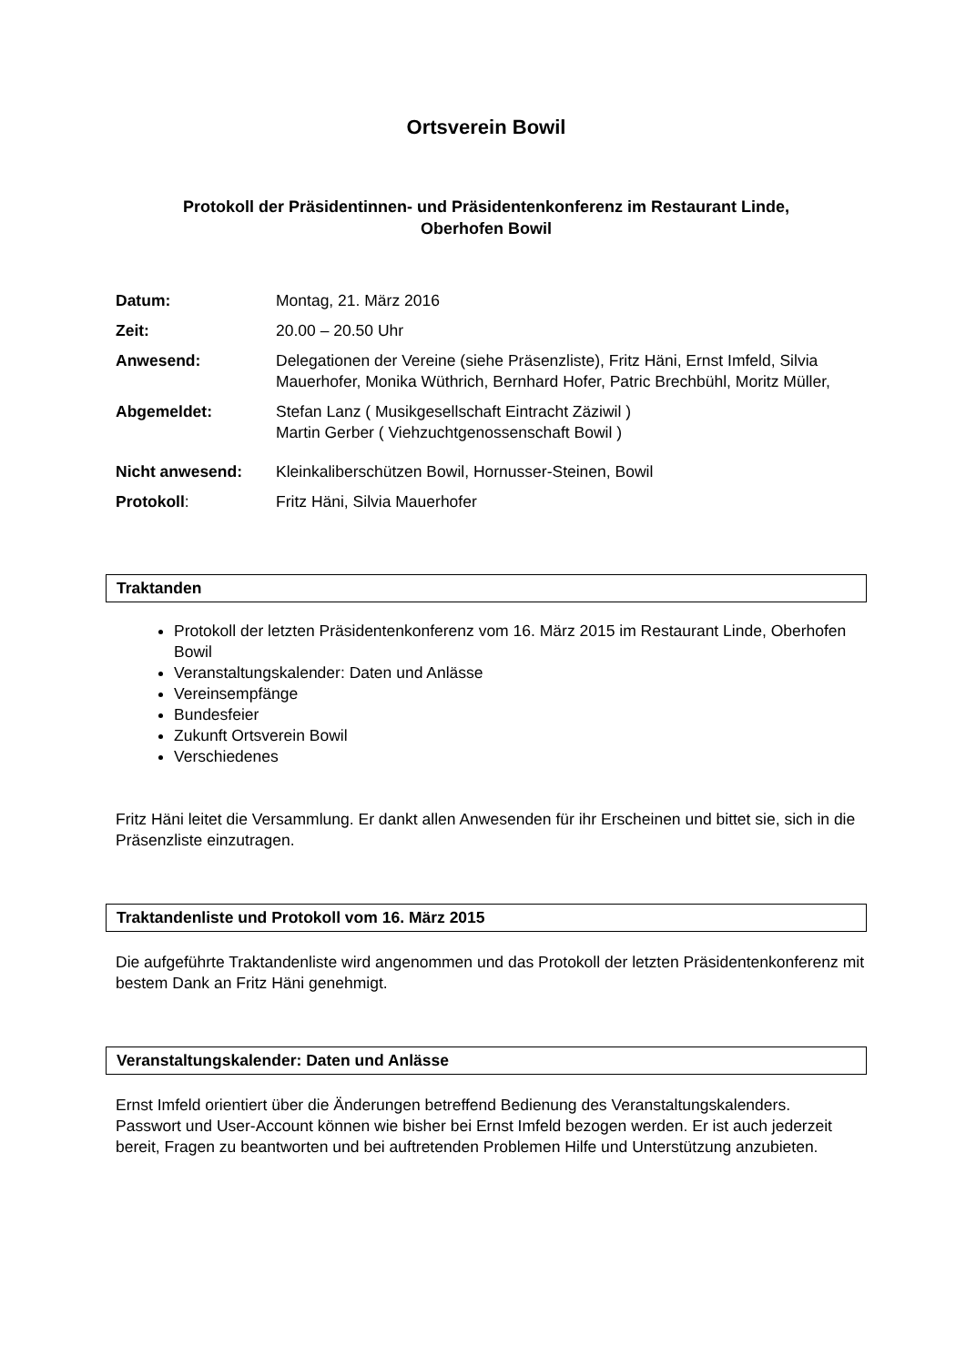Ortsverein Bowil
Protokoll der Präsidentinnen- und Präsidentenkonferenz im Restaurant Linde,
Oberhofen Bowil
Datum: Montag, 21. März 2016
Zeit: 20.00 – 20.50 Uhr
Anwesend: Delegationen der Vereine (siehe Präsenzliste), Fritz Häni, Ernst Imfeld, Silvia Mauerhofer, Monika Wüthrich, Bernhard Hofer, Patric Brechbühl, Moritz Müller,
Abgemeldet: Stefan Lanz ( Musikgesellschaft Eintracht Zäziwil )
Martin Gerber ( Viehzuchtgenossenschaft Bowil )
Nicht anwesend: Kleinkaliberschützen Bowil, Hornusser-Steinen, Bowil
Protokoll: Fritz Häni, Silvia Mauerhofer
Traktanden
Protokoll der letzten Präsidentenkonferenz vom 16. März 2015 im Restaurant Linde, Oberhofen Bowil
Veranstaltungskalender: Daten und Anlässe
Vereinsempfänge
Bundesfeier
Zukunft Ortsverein Bowil
Verschiedenes
Fritz Häni leitet die Versammlung. Er dankt allen Anwesenden für ihr Erscheinen und bittet sie, sich in die Präsenzliste einzutragen.
Traktandenliste und Protokoll vom 16. März 2015
Die aufgeführte Traktandenliste wird angenommen und das Protokoll der letzten Präsidentenkonferenz mit bestem Dank an Fritz Häni genehmigt.
Veranstaltungskalender: Daten und Anlässe
Ernst Imfeld orientiert über die Änderungen betreffend Bedienung des Veranstaltungskalenders.
Passwort und User-Account können wie bisher bei Ernst Imfeld bezogen werden. Er ist auch jederzeit bereit, Fragen zu beantworten und bei auftretenden Problemen Hilfe und Unterstützung anzubieten.